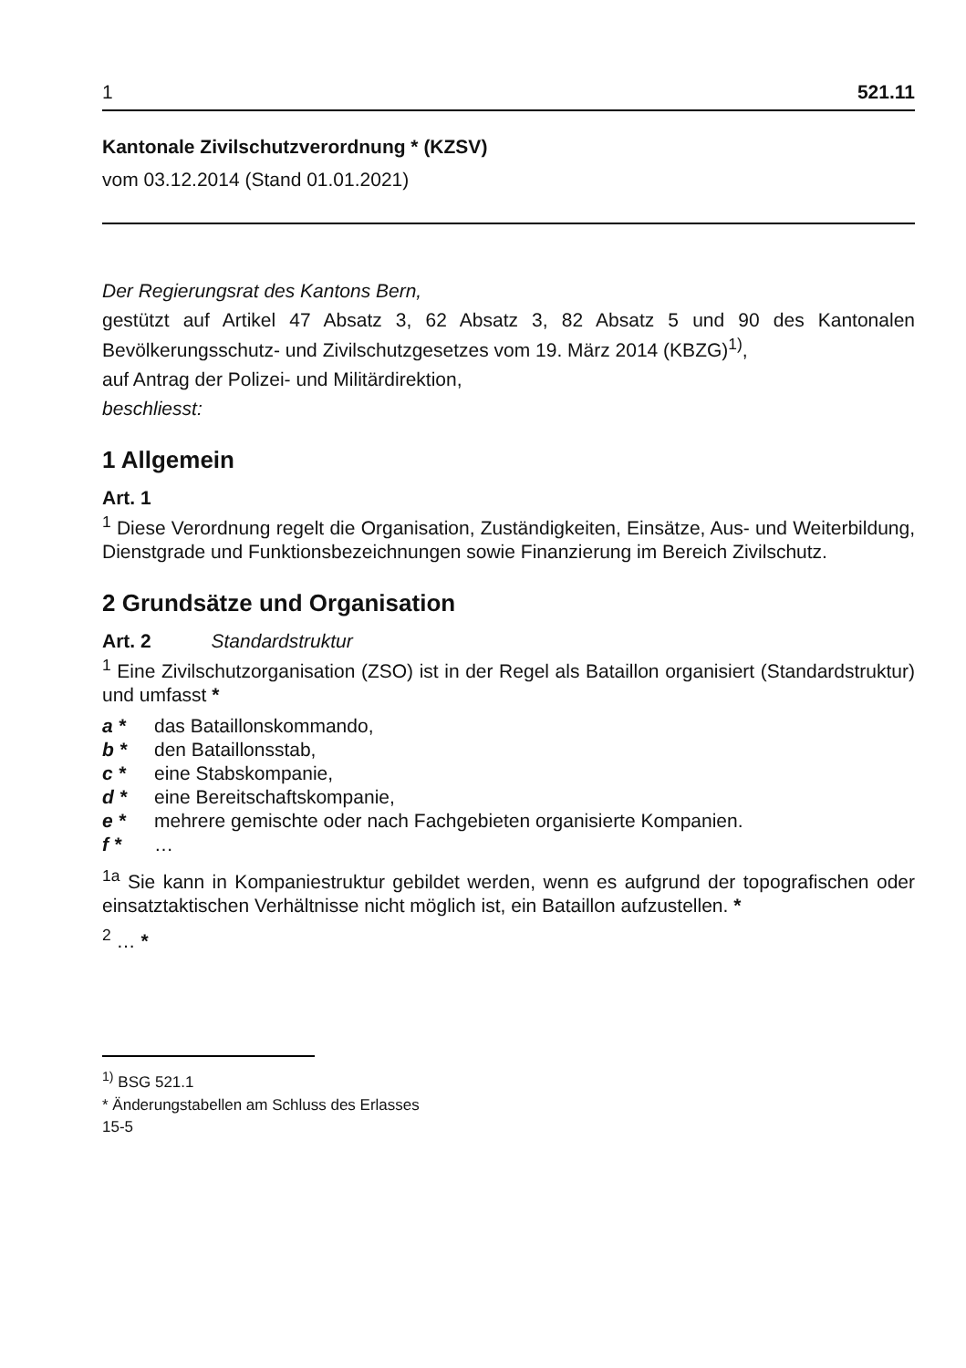1 521.11
Kantonale Zivilschutzverordnung * (KZSV)
vom 03.12.2014 (Stand 01.01.2021)
Der Regierungsrat des Kantons Bern,
gestützt auf Artikel 47 Absatz 3, 62 Absatz 3, 82 Absatz 5 und 90 des Kantonalen Bevölkerungsschutz- und Zivilschutzgesetzes vom 19. März 2014 (KBZG)<sup>1)</sup>,
auf Antrag der Polizei- und Militärdirektion,
beschliesst:
1 Allgemein
Art. 1
<sup>1</sup> Diese Verordnung regelt die Organisation, Zuständigkeiten, Einsätze, Aus- und Weiterbildung, Dienstgrade und Funktionsbezeichnungen sowie Finanzierung im Bereich Zivilschutz.
2 Grundsätze und Organisation
Art. 2 Standardstruktur
<sup>1</sup> Eine Zivilschutzorganisation (ZSO) ist in der Regel als Bataillon organisiert (Standardstruktur) und umfasst *
a * das Bataillonskommando,
b * den Bataillonsstab,
c * eine Stabskompanie,
d * eine Bereitschaftskompanie,
e * mehrere gemischte oder nach Fachgebieten organisierte Kompanien.
f * …
<sup>1a</sup> Sie kann in Kompaniestruktur gebildet werden, wenn es aufgrund der topografischen oder einsatztaktischen Verhältnisse nicht möglich ist, ein Bataillon aufzustellen. *
<sup>2</sup> … *
<sup>1)</sup> BSG 521.1
* Änderungstabellen am Schluss des Erlasses
15-5